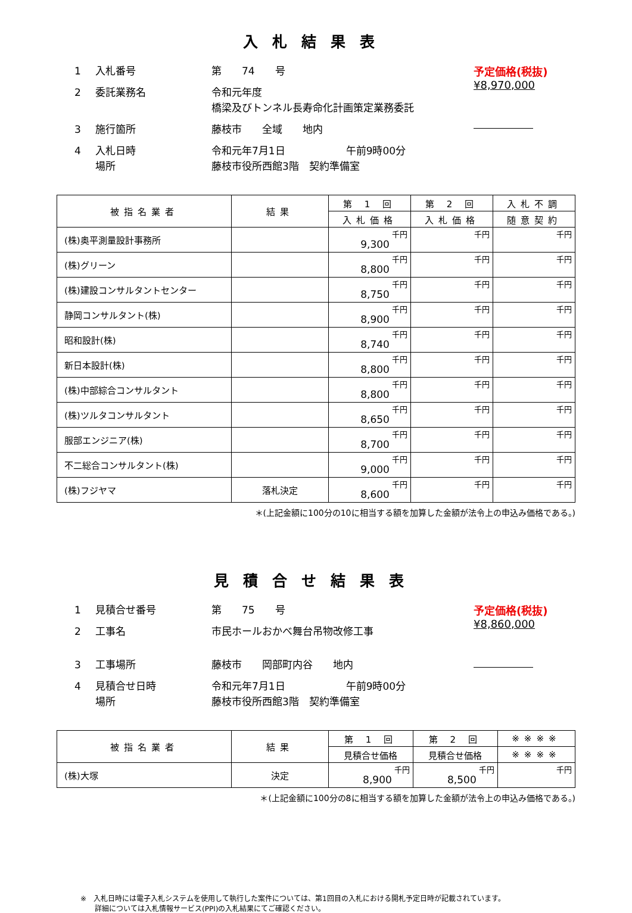入札結果表
1 入札番号 第　　74　　号
2 委託業務名 令和元年度
橋梁及びトンネル長寿命化計画策定業務委託
3 施行箇所 藤枝市　　全域　　地内
4 入札日時
場所 令和元年7月1日　　　　　　午前9時00分
藤枝市役所西館3階　契約準備室
予定価格(税抜)
¥8,970,000
| 被指名業者 | 結果 | 第 1 回 | 第 2 回 | 入札不調 |
| --- | --- | --- | --- | --- |
| | | 入札価格 | 入札価格 | 随意契約 |
| (株)奥平測量設計事務所 | | 9,300 千円 | 千円 | 千円 |
| (株)グリーン | | 8,800 千円 | 千円 | 千円 |
| (株)建設コンサルタントセンター | | 8,750 千円 | 千円 | 千円 |
| 静岡コンサルタント(株) | | 8,900 千円 | 千円 | 千円 |
| 昭和設計(株) | | 8,740 千円 | 千円 | 千円 |
| 新日本設計(株) | | 8,800 千円 | 千円 | 千円 |
| (株)中部綜合コンサルタント | | 8,800 千円 | 千円 | 千円 |
| (株)ツルタコンサルタント | | 8,650 千円 | 千円 | 千円 |
| 服部エンジニア(株) | | 8,700 千円 | 千円 | 千円 |
| 不二総合コンサルタント(株) | | 9,000 千円 | 千円 | 千円 |
| (株)フジヤマ | 落札決定 | 8,600 千円 | 千円 | 千円 |
＊(上記金額に100分の10に相当する額を加算した金額が法令上の申込み価格である。)
見積合せ結果表
1 見積合せ番号 第　　75　　号
2 工事名 市民ホールおかべ舞台吊物改修工事
3 工事場所 藤枝市　　岡部町内谷　　地内
4 見積合せ日時
場所 令和元年7月1日　　　　　　午前9時00分
藤枝市役所西館3階　契約準備室
予定価格(税抜)
¥8,860,000
| 被指名業者 | 結果 | 第 1 回 | 第 2 回 | ※※※※ |
| --- | --- | --- | --- | --- |
| | | 見積合せ価格 | 見積合せ価格 | ※※※※ |
| (株)大塚 | 決定 | 8,900 千円 | 8,500 千円 | 千円 |
＊(上記金額に100分の8に相当する額を加算した金額が法令上の申込み価格である。)
※　入札日時には電子入札システムを使用して執行した案件については、第1回目の入札における開札予定日時が記載されています。
　　詳細については入札情報サービス(PPI)の入札結果にてご確認ください。